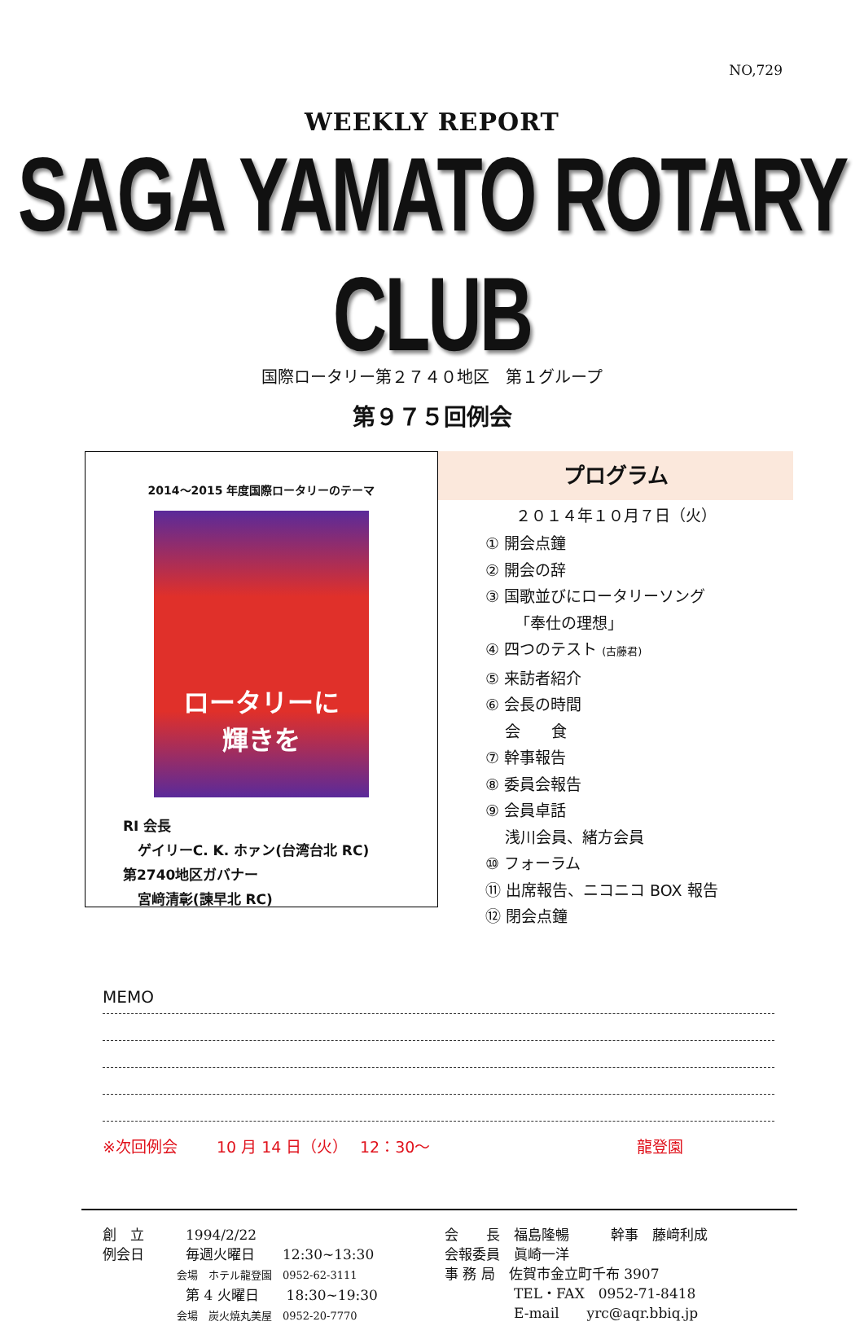NO,729
WEEKLY REPORT
SAGA YAMATO ROTARY CLUB
国際ロータリー第２７４０地区　第１グループ
第９７５回例会
2014～2015 年度国際ロータリーのテーマ
ロータリーに
輝きを
RI 会長
ゲイリーC. K. ホァン(台湾台北 RC)
第2740地区ガバナー
宮﨑清彰(諫早北 RC)
プログラム
２０１４年１０月７日（火）
① 開会点鐘
② 開会の辞
③ 国歌並びにロータリーソング
「奉仕の理想」
④ 四つのテスト (古藤君)
⑤ 来訪者紹介
⑥ 会長の時間
会　　食
⑦ 幹事報告
⑧ 委員会報告
⑨ 会員卓話
浅川会員、緒方会員
⑩ フォーラム
⑪ 出席報告、ニコニコ BOX 報告
⑫ 閉会点鐘
MEMO
※次回例会 10 月 14 日（火） 12：30～ 龍登園
創　立　　　1994/2/22
例会日　　　毎週火曜日　　12:30~13:30
　　　　　　　会場　ホテル龍登園　0952-62-3111
　　　　　　第 4 火曜日　　18:30~19:30
　　　　　　　会場　炭火焼丸美屋　0952-20-7770
会　　長　福島隆暢　　　幹事　藤﨑利成
会報委員　眞崎一洋
事 務 局　佐賀市金立町千布 3907
　　　　　TEL・FAX　0952-71-8418
　　　　　E-mail　　yrc@aqr.bbiq.jp